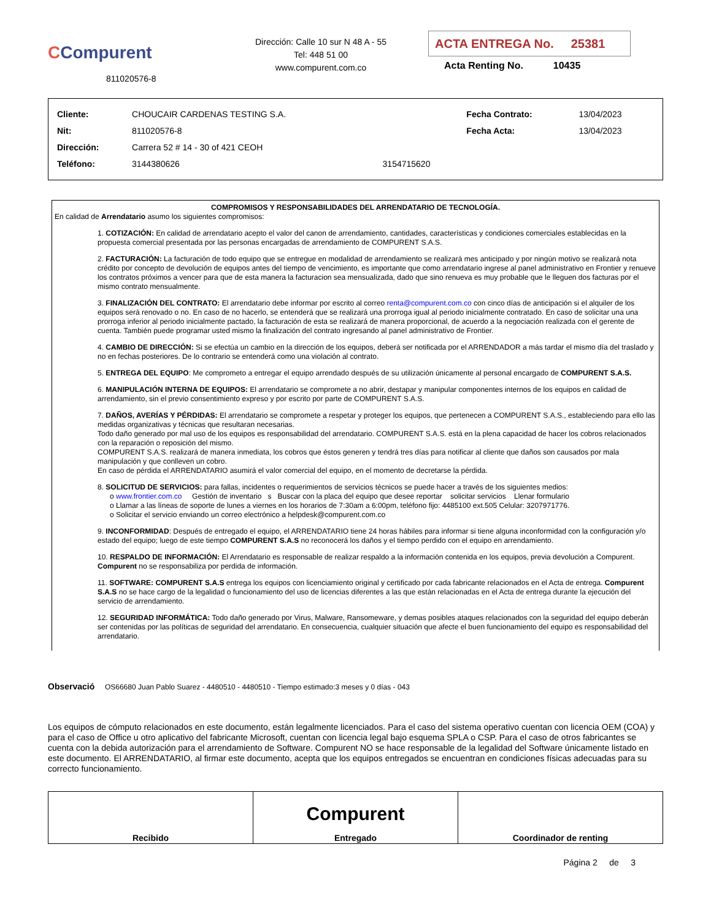CCompurent
811020576-8
Dirección: Calle 10 sur N 48 A - 55
Tel: 448 51 00
www.compurent.com.co
ACTA ENTREGA No. 25381
Acta Renting No. 10435
| Cliente: | CHOUCAIR CARDENAS TESTING S.A. | | Fecha Contrato: | 13/04/2023 |
| Nit: | 811020576-8 | | Fecha Acta: | 13/04/2023 |
| Dirección: | Carrera 52 # 14 - 30 of 421 CEOH | | | |
| Teléfono: | 3144380626 | 3154715620 | | |
COMPROMISOS Y RESPONSABILIDADES DEL ARRENDATARIO DE TECNOLOGÍA.
En calidad de Arrendatario asumo los siguientes compromisos:
1. COTIZACIÓN: En calidad de arrendatario acepto el valor del canon de arrendamiento, cantidades, características y condiciones comerciales establecidas en la propuesta comercial presentada por las personas encargadas de arrendamiento de COMPURENT S.A.S.
2. FACTURACIÓN: La facturación de todo equipo que se entregue en modalidad de arrendamiento se realizará mes anticipado y por ningún motivo se realizará nota crédito por concepto de devolución de equipos antes del tiempo de vencimiento, es importante que como arrendatario ingrese al panel administrativo en Frontier y renueve los contratos próximos a vencer para que de esta manera la facturacion sea mensualizada, dado que sino renueva es muy probable que le lleguen dos facturas por el mismo contrato mensualmente.
3. FINALIZACIÓN DEL CONTRATO: El arrendatario debe informar por escrito al correo renta@compurent.com.co con cinco días de anticipación si el alquiler de los equipos será renovado o no. En caso de no hacerlo, se entenderá que se realizará una prorroga igual al periodo inicialmente contratado. En caso de solicitar una una prorroga inferior al periodo inicialmente pactado, la facturación de esta se realizará de manera proporcional, de acuerdo a la negociación realizada con el gerente de cuenta. También puede programar usted mismo la finalización del contrato ingresando al panel administrativo de Frontier.
4. CAMBIO DE DIRECCIÓN: Si se efectúa un cambio en la dirección de los equipos, deberá ser notificada por el ARRENDADOR a más tardar el mismo día del traslado y no en fechas posteriores. De lo contrario se entenderá como una violación al contrato.
5. ENTREGA DEL EQUIPO: Me comprometo a entregar el equipo arrendado después de su utilización únicamente al personal encargado de COMPURENT S.A.S.
6. MANIPULACIÓN INTERNA DE EQUIPOS: El arrendatario se compromete a no abrir, destapar y manipular componentes internos de los equipos en calidad de arrendamiento, sin el previo consentimiento expreso y por escrito por parte de COMPURENT S.A.S.
7. DAÑOS, AVERÍAS Y PÉRDIDAS: El arrendatario se compromete a respetar y proteger los equipos, que pertenecen a COMPURENT S.A.S., estableciendo para ello las medidas organizativas y técnicas que resultaran necesarias.
Todo daño generado por mal uso de los equipos es responsabilidad del arrendatario. COMPURENT S.A.S. está en la plena capacidad de hacer los cobros relacionados con la reparación o reposición del mismo.
COMPURENT S.A.S. realizará de manera inmediata, los cobros que éstos generen y tendrá tres días para notificar al cliente que daños son causados por mala manipulación y que conlleven un cobro.
En caso de pérdida el ARRENDATARIO asumirá el valor comercial del equipo, en el momento de decretarse la pérdida.
8. SOLICITUD DE SERVICIOS: para fallas, incidentes o requerimientos de servicios técnicos se puede hacer a través de los siguientes medios:
o www.frontier.com.co Gestión de inventario s Buscar con la placa del equipo que desee reportar solicitar servicios Llenar formulario
o Llamar a las líneas de soporte de lunes a viernes en los horarios de 7:30am a 6:00pm, teléfono fijo: 4485100 ext.505 Celular: 3207971776.
o Solicitar el servicio enviando un correo electrónico a helpdesk@compurent.com.co
9. INCONFORMIDAD: Después de entregado el equipo, el ARRENDATARIO tiene 24 horas hábiles para informar si tiene alguna inconformidad con la configuración y/o estado del equipo; luego de este tiempo COMPURENT S.A.S no reconocerá los daños y el tiempo perdido con el equipo en arrendamiento.
10. RESPALDO DE INFORMACIÓN: El Arrendatario es responsable de realizar respaldo a la información contenida en los equipos, previa devolución a Compurent. Compurent no se responsabiliza por perdida de información.
11. SOFTWARE: COMPURENT S.A.S entrega los equipos con licenciamiento original y certificado por cada fabricante relacionados en el Acta de entrega. Compurent S.A.S no se hace cargo de la legalidad o funcionamiento del uso de licencias diferentes a las que están relacionadas en el Acta de entrega durante la ejecución del servicio de arrendamiento.
12. SEGURIDAD INFORMÁTICA: Todo daño generado por Virus, Malware, Ransomeware, y demas posibles ataques relacionados con la seguridad del equipo deberán ser contenidas por las políticas de seguridad del arrendatario. En consecuencia, cualquier situación que afecte el buen funcionamiento del equipo es responsabilidad del arrendatario.
Observació OS66680 Juan Pablo Suarez - 4480510 - 4480510 - Tiempo estimado:3 meses y 0 días - 043
Los equipos de cómputo relacionados en este documento, están legalmente licenciados. Para el caso del sistema operativo cuentan con licencia OEM (COA) y para el caso de Office u otro aplicativo del fabricante Microsoft, cuentan con licencia legal bajo esquema SPLA o CSP. Para el caso de otros fabricantes se cuenta con la debida autorización para el arrendamiento de Software. Compurent NO se hace responsable de la legalidad del Software únicamente listado en este documento. El ARRENDATARIO, al firmar este documento, acepta que los equipos entregados se encuentran en condiciones físicas adecuadas para su correcto funcionamiento.
| Recibido | Compurent Entregado | Coordinador de renting |
Página 2 de 3